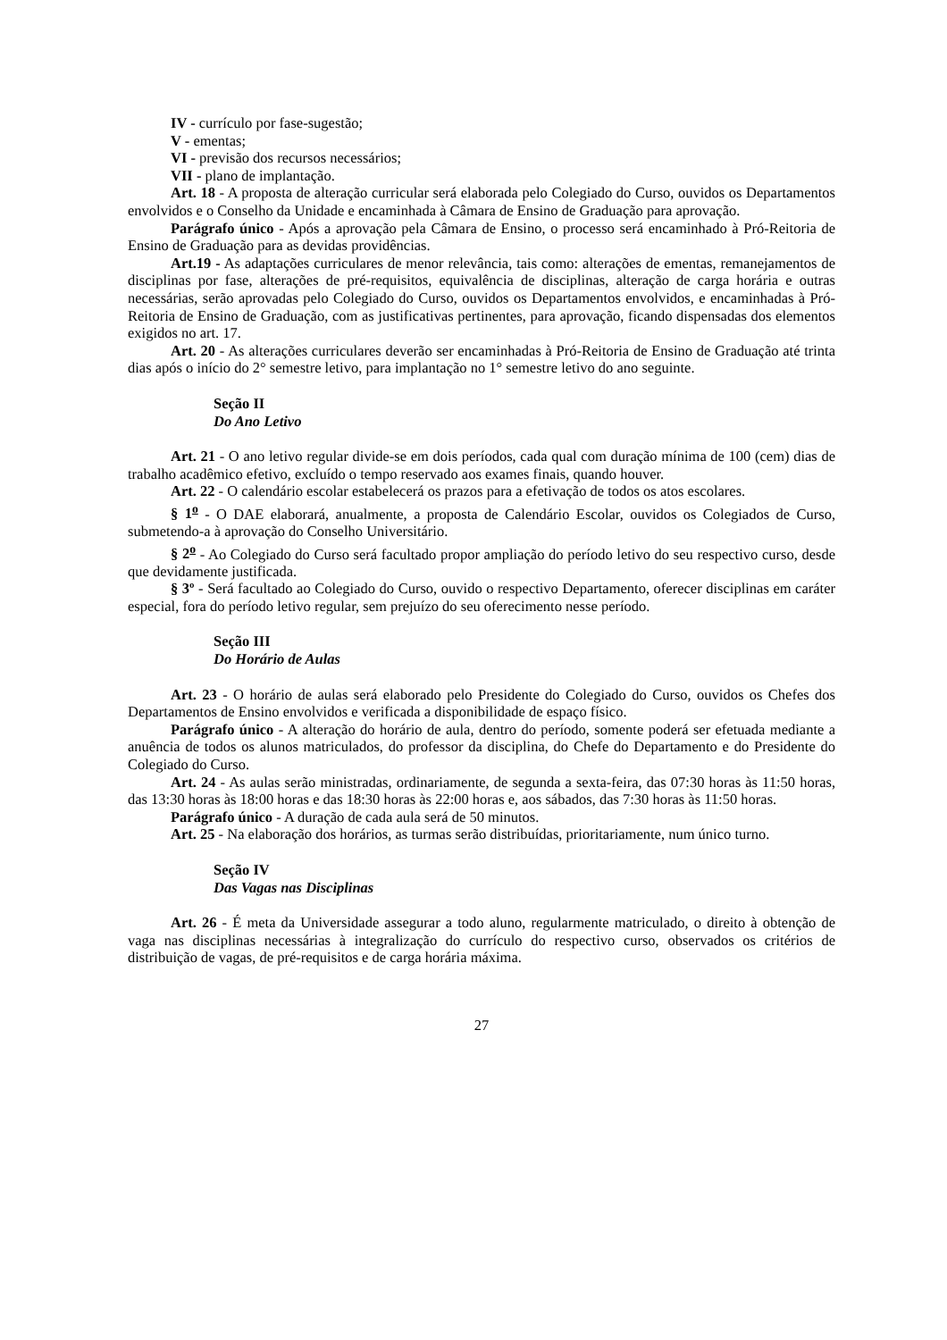IV - currículo por fase-sugestão;
V - ementas;
VI - previsão dos recursos necessários;
VII - plano de implantação.
Art. 18 - A proposta de alteração curricular será elaborada pelo Colegiado do Curso, ouvidos os Departamentos envolvidos e o Conselho da Unidade e encaminhada à Câmara de Ensino de Graduação para aprovação.
Parágrafo único - Após a aprovação pela Câmara de Ensino, o processo será encaminhado à Pró-Reitoria de Ensino de Graduação para as devidas providências.
Art.19 - As adaptações curriculares de menor relevância, tais como: alterações de ementas, remanejamentos de disciplinas por fase, alterações de pré-requisitos, equivalência de disciplinas, alteração de carga horária e outras necessárias, serão aprovadas pelo Colegiado do Curso, ouvidos os Departamentos envolvidos, e encaminhadas à Pró-Reitoria de Ensino de Graduação, com as justificativas pertinentes, para aprovação, ficando dispensadas dos elementos exigidos no art. 17.
Art. 20 - As alterações curriculares deverão ser encaminhadas à Pró-Reitoria de Ensino de Graduação até trinta dias após o início do 2° semestre letivo, para implantação no 1° semestre letivo do ano seguinte.
Seção II
Do Ano Letivo
Art. 21 - O ano letivo regular divide-se em dois períodos, cada qual com duração mínima de 100 (cem) dias de trabalho acadêmico efetivo, excluído o tempo reservado aos exames finais, quando houver.
Art. 22 - O calendário escolar estabelecerá os prazos para a efetivação de todos os atos escolares.
§ 1<sup>o</sup> - O DAE elaborará, anualmente, a proposta de Calendário Escolar, ouvidos os Colegiados de Curso, submetendo-a à aprovação do Conselho Universitário.
§ 2<sup>o</sup> - Ao Colegiado do Curso será facultado propor ampliação do período letivo do seu respectivo curso, desde que devidamente justificada.
§ 3º - Será facultado ao Colegiado do Curso, ouvido o respectivo Departamento, oferecer disciplinas em caráter especial, fora do período letivo regular, sem prejuízo do seu oferecimento nesse período.
Seção III
Do Horário de Aulas
Art. 23 - O horário de aulas será elaborado pelo Presidente do Colegiado do Curso, ouvidos os Chefes dos Departamentos de Ensino envolvidos e verificada a disponibilidade de espaço físico.
Parágrafo único - A alteração do horário de aula, dentro do período, somente poderá ser efetuada mediante a anuência de todos os alunos matriculados, do professor da disciplina, do Chefe do Departamento e do Presidente do Colegiado do Curso.
Art. 24 - As aulas serão ministradas, ordinariamente, de segunda a sexta-feira, das 07:30 horas às 11:50 horas, das 13:30 horas às 18:00 horas e das 18:30 horas às 22:00 horas e, aos sábados, das 7:30 horas às 11:50 horas.
Parágrafo único - A duração de cada aula será de 50 minutos.
Art. 25 - Na elaboração dos horários, as turmas serão distribuídas, prioritariamente, num único turno.
Seção IV
Das Vagas nas Disciplinas
Art. 26 - É meta da Universidade assegurar a todo aluno, regularmente matriculado, o direito à obtenção de vaga nas disciplinas necessárias à integralização do currículo do respectivo curso, observados os critérios de distribuição de vagas, de pré-requisitos e de carga horária máxima.
27